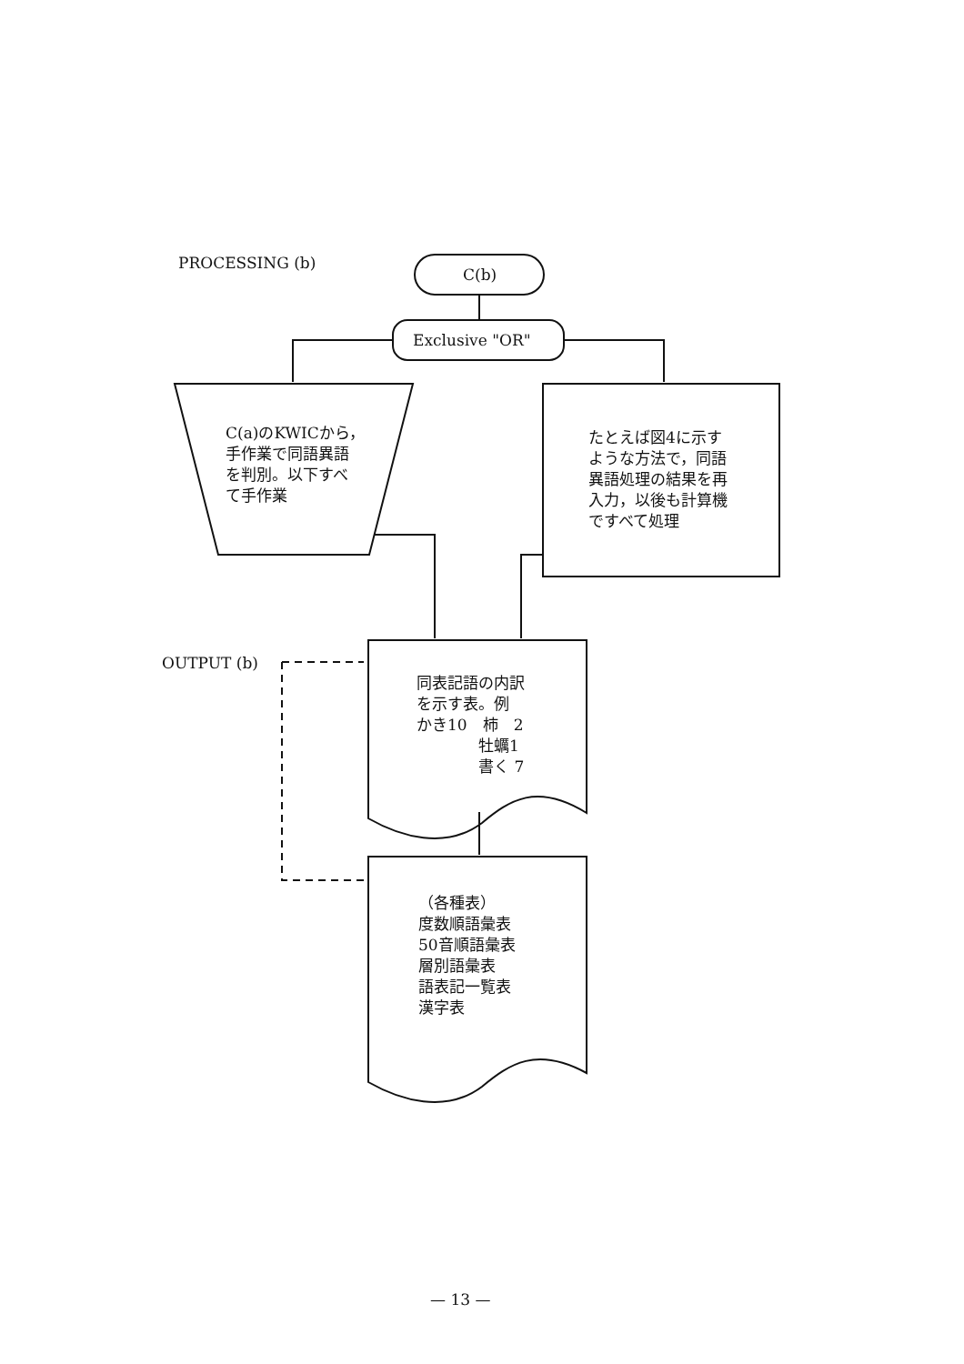PROCESSING (b)
C(b)
Exclusive "OR"
C(a)のKWICから，
手作業で同語異語
を判別。以下すべ
て手作業
たとえば図4に示す
ような方法で，同語
異語処理の結果を再
入力，以後も計算機
ですべて処理
OUTPUT (b)
同表記語の内訳
を示す表。例
かき10　柿　2
　　　　牡蠣1
　　　　書く 7
（各種表）
度数順語彙表
50音順語彙表
層別語彙表
語表記一覧表
漢字表
— 13 —